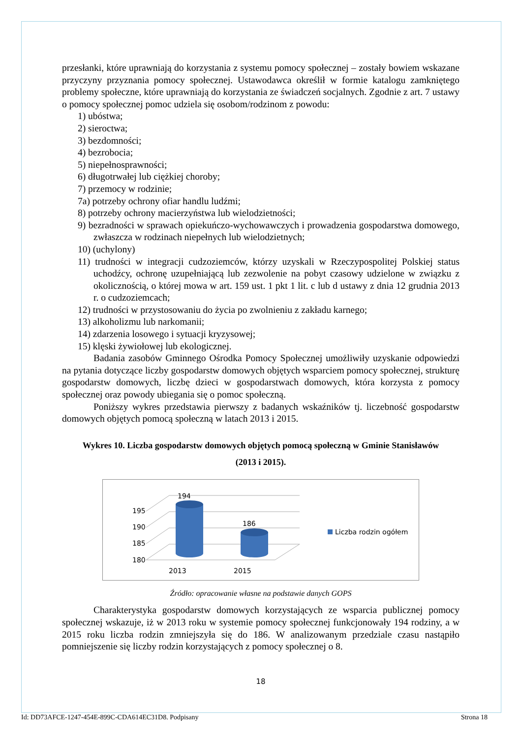przesłanki, które uprawniają do korzystania z systemu pomocy społecznej – zostały bowiem wskazane przyczyny przyznania pomocy społecznej. Ustawodawca określił w formie katalogu zamkniętego problemy społeczne, które uprawniają do korzystania ze świadczeń socjalnych. Zgodnie z art. 7 ustawy o pomocy społecznej pomoc udziela się osobom/rodzinom z powodu:
1) ubóstwa;
2) sieroctwa;
3) bezdomności;
4) bezrobocia;
5) niepełnosprawności;
6) długotrwałej lub ciężkiej choroby;
7) przemocy w rodzinie;
7a) potrzeby ochrony ofiar handlu ludźmi;
8) potrzeby ochrony macierzyństwa lub wielodzietności;
9) bezradności w sprawach opiekuńczo-wychowawczych i prowadzenia gospodarstwa domowego, zwłaszcza w rodzinach niepełnych lub wielodzietnych;
10) (uchylony)
11) trudności w integracji cudzoziemców, którzy uzyskali w Rzeczypospolitej Polskiej status uchodźcy, ochronę uzupełniającą lub zezwolenie na pobyt czasowy udzielone w związku z okolicznością, o której mowa w art. 159 ust. 1 pkt 1 lit. c lub d ustawy z dnia 12 grudnia 2013 r. o cudzoziemcach;
12) trudności w przystosowaniu do życia po zwolnieniu z zakładu karnego;
13) alkoholizmu lub narkomanii;
14) zdarzenia losowego i sytuacji kryzysowej;
15) klęski żywiołowej lub ekologicznej.
Badania zasobów Gminnego Ośrodka Pomocy Społecznej umożliwiły uzyskanie odpowiedzi na pytania dotyczące liczby gospodarstw domowych objętych wsparciem pomocy społecznej, strukturę gospodarstw domowych, liczbę dzieci w gospodarstwach domowych, która korzysta z pomocy społecznej oraz powody ubiegania się o pomoc społeczną.
Poniższy wykres przedstawia pierwszy z badanych wskaźników tj. liczebność gospodarstw domowych objętych pomocą społeczną w latach 2013 i 2015.
Wykres 10. Liczba gospodarstw domowych objętych pomocą społeczną w Gminie Stanisławów
(2013 i 2015).
195
190
185
180
194
186
2013
2015
Liczba rodzin ogółem
Źródło: opracowanie własne na podstawie danych GOPS
Charakterystyka gospodarstw domowych korzystających ze wsparcia publicznej pomocy społecznej wskazuje, iż w 2013 roku w systemie pomocy społecznej funkcjonowały 194 rodziny, a w 2015 roku liczba rodzin zmniejszyła się do 186. W analizowanym przedziale czasu nastąpiło pomniejszenie się liczby rodzin korzystających z pomocy społecznej o 8.
18
Id: DD73AFCE-1247-454E-899C-CDA614EC31D8. Podpisany Strona 18